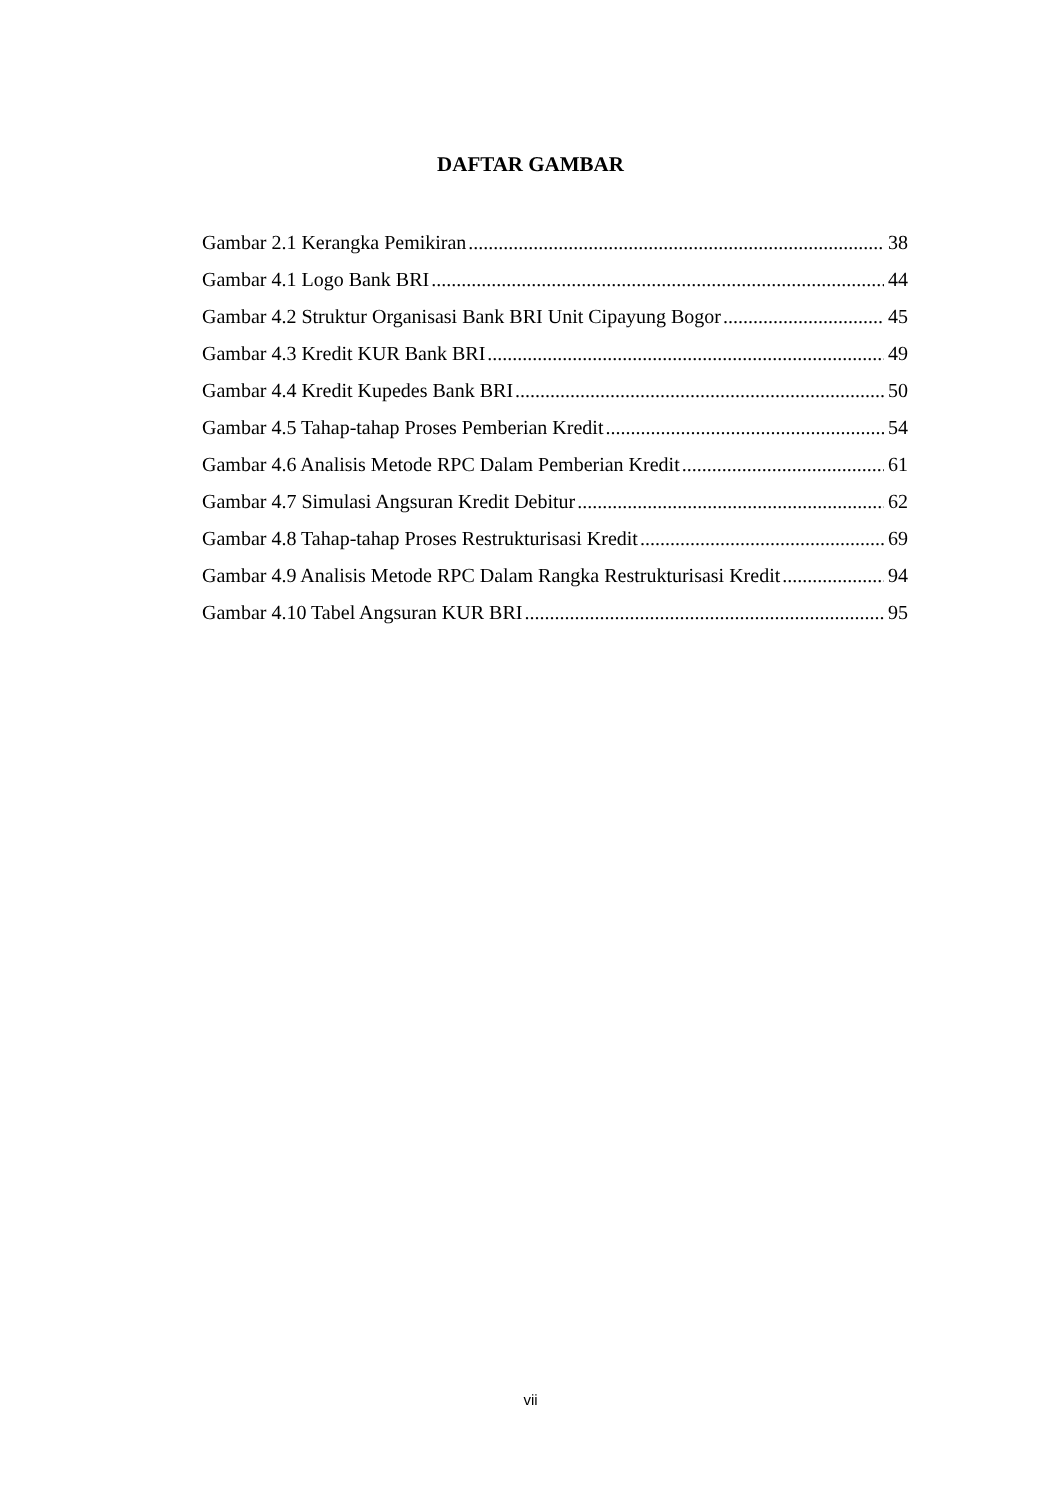DAFTAR GAMBAR
Gambar 2.1 Kerangka Pemikiran 38
Gambar 4.1 Logo Bank BRI 44
Gambar 4.2 Struktur Organisasi Bank BRI Unit Cipayung Bogor 45
Gambar 4.3 Kredit KUR Bank BRI 49
Gambar 4.4 Kredit Kupedes Bank BRI 50
Gambar 4.5 Tahap-tahap Proses Pemberian Kredit 54
Gambar 4.6 Analisis Metode RPC Dalam Pemberian Kredit 61
Gambar 4.7 Simulasi Angsuran Kredit Debitur 62
Gambar 4.8 Tahap-tahap Proses Restrukturisasi Kredit 69
Gambar 4.9 Analisis Metode RPC Dalam Rangka Restrukturisasi Kredit 94
Gambar 4.10 Tabel Angsuran KUR BRI 95
vii